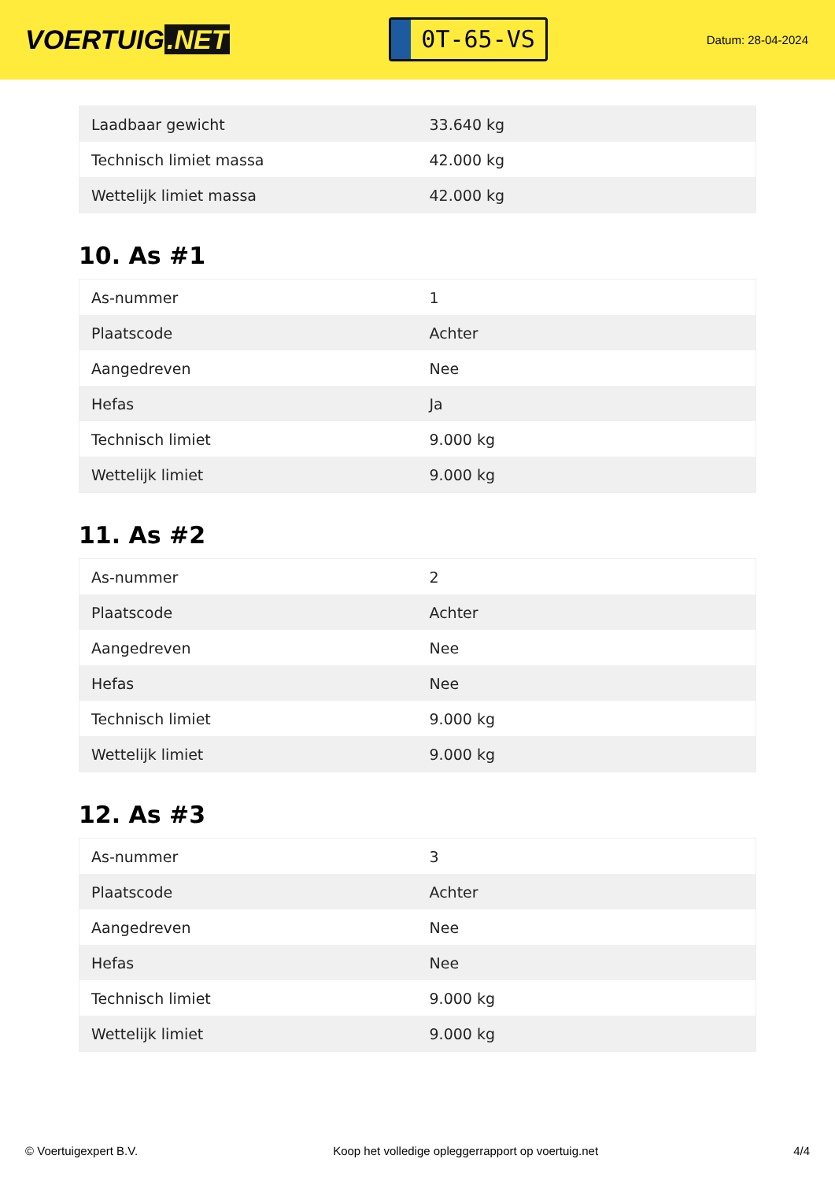VOERTUIG.NET
0T-65-VS
Datum: 28-04-2024
| Laadbaar gewicht | 33.640 kg |
| Technisch limiet massa | 42.000 kg |
| Wettelijk limiet massa | 42.000 kg |
10. As #1
| As-nummer | 1 |
| Plaatscode | Achter |
| Aangedreven | Nee |
| Hefas | Ja |
| Technisch limiet | 9.000 kg |
| Wettelijk limiet | 9.000 kg |
11. As #2
| As-nummer | 2 |
| Plaatscode | Achter |
| Aangedreven | Nee |
| Hefas | Nee |
| Technisch limiet | 9.000 kg |
| Wettelijk limiet | 9.000 kg |
12. As #3
| As-nummer | 3 |
| Plaatscode | Achter |
| Aangedreven | Nee |
| Hefas | Nee |
| Technisch limiet | 9.000 kg |
| Wettelijk limiet | 9.000 kg |
© Voertuigexpert B.V. Koop het volledige opleggerrapport op voertuig.net 4/4